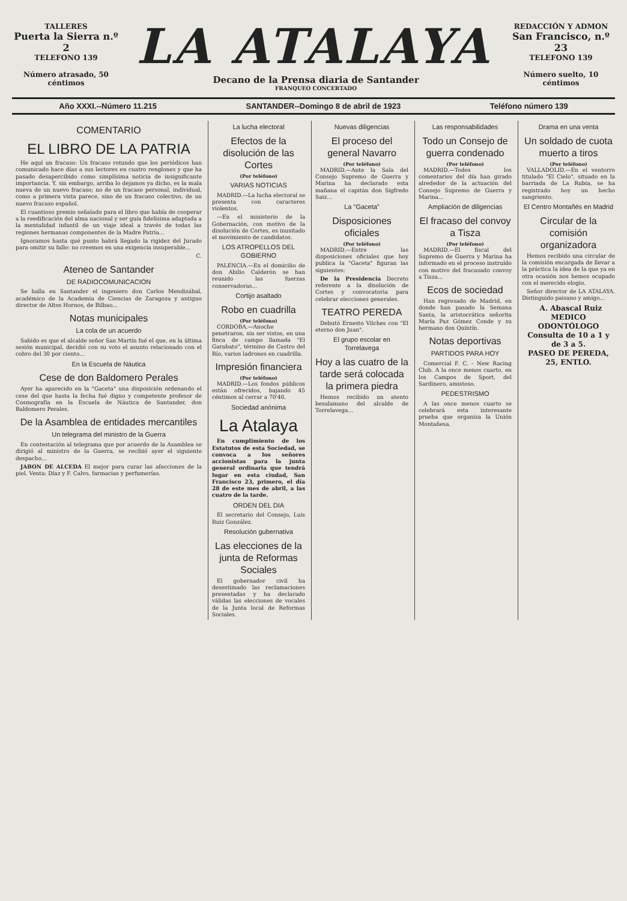TALLERES
Puerta la Sierra n.º 2
TELEFONO 139
Número atrasado, 50 céntimos
LA ATALAYA
Decano de la Prensa diaria de Santander
FRANQUEO CONCERTADO
REDACCIÓN Y ADMON
San Francisco, n.º 23
TELEFONO 139
Número suelto, 10 céntimos
Año XXXI.--Número 11.215 SANTANDER--Domingo 8 de abril de 1923 Teléfono número 139
COMENTARIO
EL LIBRO DE LA PATRIA
He aquí un fracaso: Un fracaso rotundo que los periódicos han comunicado hace días a sus lectores en cuatro renglones y que ha pasado desapercibido como simplísima noticia de insignificante importancia. Y, sin embargo, arriba lo dejamos ya dicho, es la mala nueva de un nuevo fracaso; no de un fracaso personal, individual, como a primera vista parece, sino de un fracaso colectivo, de un nuevo fracaso español.
El cuantioso premio señalado para el libro que había de cooperar a la reedificación del alma nacional y ser guía fidelísima adaptada a la mentalidad infantil de un viaje ideal a través de todas las regiones hermanas componentes de la Madre Patria...
Ignoramos hasta qué punto habrá llegado la rigidez del Jurado para omitir su fallo: no creemos en una exigencia insuperable...
C.
Ateneo de Santander
DE RADIOCOMUNICACION
Se halla en Santander el ingeniero don Carlos Mendizábal, académico de la Academia de Ciencias de Zaragoza y antiguo director de Altos Hornos, de Bilbao...
Notas municipales
La cola de un acuerdo
Sabido es que el alcalde señor San Martín fué el que, en la última sesión municipal, decidió con su voto el asunto relacionado con el cobro del 30 por ciento...
En la Escuela de Náutica
Cese de don Baldomero Perales
Ayer ha aparecido en la "Gaceta" una disposición ordenando el cese del que hasta la fecha fué digno y competente profesor de Cosmografía en la Escuela de Náutica de Santander, don Baldomero Perales.
De la Asamblea de entidades mercantiles
Un telegrama del ministro de la Guerra
En contestación al telegrama que por acuerdo de la Asamblea se dirigió al ministro de la Guerra, se recibió ayer el siguiente despacho...
JABON DE ALCEDA El mejor para curar las afecciones de la piel. Venta: Díaz y F. Calvo, farmacias y perfumerías.
La lucha electoral
Efectos de la disolución de las Cortes
(Por teléfono)
VARIAS NOTICIAS
MADRID.—La lucha electoral se presenta con caracteres violentos.
—En el ministerio de la Gobernación, con motivo de la disolución de Cortes, es inusitado el movimiento de candidatos.
LOS ATROPELLOS DEL GOBIERNO
PALENCIA.—En el domicilio de don Abilio Calderón se han reunido las fuerzas conservadoras...
Cortijo asaltado
Robo en cuadrilla
(Por teléfono)
CORDOBA.—Anoche penetraron, sin ser vistos, en una finca de campo llamada "El Garabato", término de Castro del Río, varios ladrones en cuadrilla.
Impresión financiera
(Por teléfono)
MADRID.—Los fondos públicos están ofrecidos, bajando 45 céntimos al cerrar a 70'40.
Sociedad anónima
La Atalaya
En cumplimiento de los Estatutos de esta Sociedad, se convoca a los señores accionistas para la junta general ordinaria que tendrá lugar en esta ciudad, San Francisco 23, primero, el día 28 de este mes de abril, a las cuatro de la tarde.
ORDEN DEL DIA
El secretario del Consejo, Luis Ruiz González.
Resolución gubernativa
Las elecciones de la junta de Reformas Sociales
El gobernador civil ha desestimado las reclamaciones presentadas y ha declarado válidas las elecciones de vocales de la Junta local de Reformas Sociales.
Nuevas diligencias
El proceso del general Navarro
(Por teléfono)
MADRID.—Ante la Sala del Consejo Supremo de Guerra y Marina ha declarado esta mañana el capitán don Sigfredo Saiz...
La "Gaceta"
Disposiciones oficiales
(Por teléfono)
MADRID.—Entre las disposiciones oficiales que hoy publica la "Gaceta" figuran las siguientes:
De la Presidencia Decreto referente a la disolución de Cortes y convocatoria para celebrar elecciones generales.
TEATRO PEREDA
Debutó Ernesto Vilches con "El eterno don Juan".
El grupo escolar en Torrelavega
Hoy a las cuatro de la tarde será colocada la primera piedra
Hemos recibido un atento besalamano del alcalde de Torrelavega...
Las responsabilidades
Todo un Consejo de guerra condenado
(Por teléfono)
MADRID.—Todos los comentarios del día han girado alrededor de la actuación del Consejo Supremo de Guerra y Marina...
Ampliación de diligencias
El fracaso del convoy a Tisza
(Por teléfono)
MADRID.—El fiscal del Supremo de Guerra y Marina ha informado en el proceso instruído con motivo del fracasado convoy a Tisza...
Ecos de sociedad
Han regresado de Madrid, en donde han pasado la Semana Santa, la aristocrática señorita María Paz Gómez Conde y su hermano don Quintín.
Notas deportivas
PARTIDOS PARA HOY
Comercial F. C. - New Racing Club. A la once menos cuarto, en los Campos de Sport, del Sardinero, amistoso.
PEDESTRISMO
A las once menos cuarto se celebrará esta interesante prueba que organiza la Unión Montañesa.
Drama en una venta
Un soldado de cuota muerto a tiros
(Por teléfono)
VALLADOLID.—En el ventorro titulado "El Cielo", situado en la barriada de La Rubia, se ha registrado hoy un hecho sangriento.
El Centro Montañés en Madrid
Circular de la comisión organizadora
Hemos recibido una circular de la comisión encargada de llevar a la práctica la idea de la que ya en otra ocasión nos hemos ocupado con el merecido elogio.
Señor director de LA ATALAYA. Distinguido paisano y amigo...
A. Abascal Ruiz
MEDICO ODONTÓLOGO
Consulta de 10 a 1 y de 3 a 5.
PASEO DE PEREDA, 25, ENTLO.